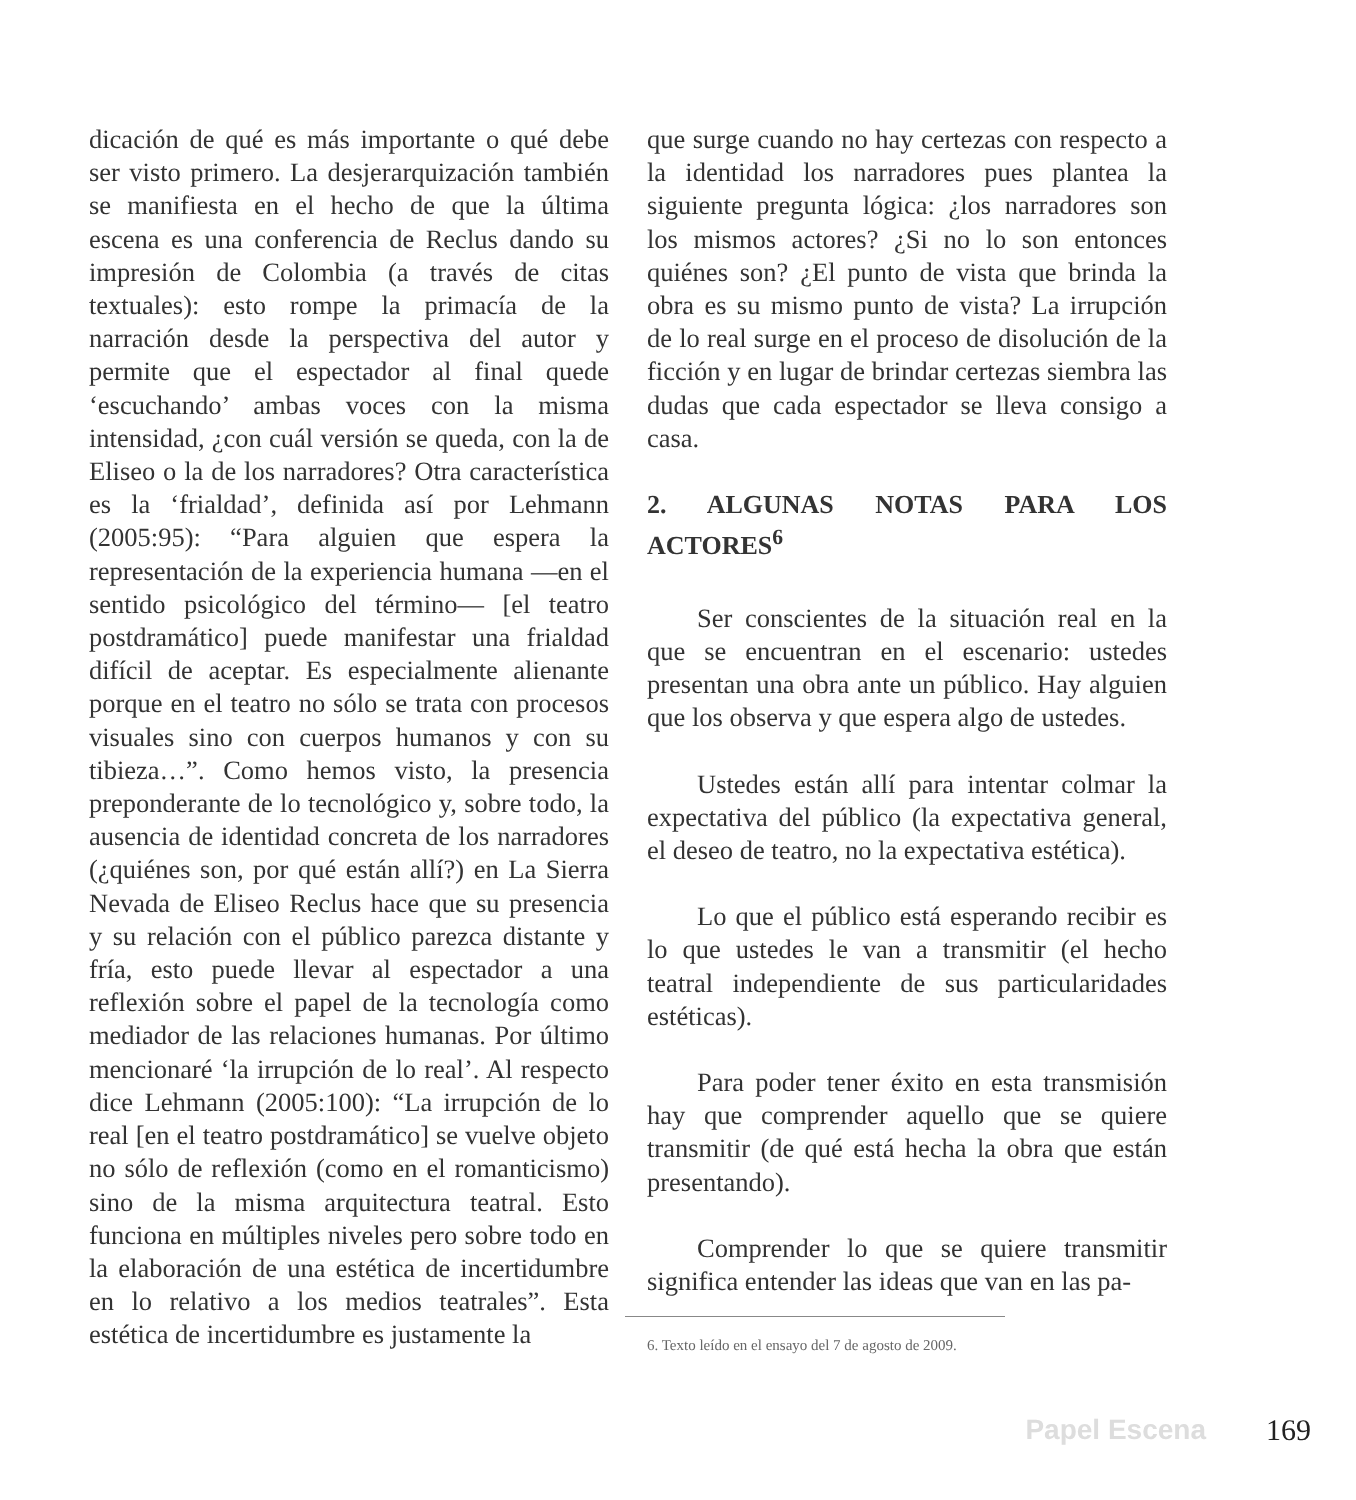dicación de qué es más importante o qué debe ser visto primero. La desjerarquización también se manifiesta en el hecho de que la última escena es una conferencia de Reclus dando su impresión de Colombia (a través de citas textuales): esto rompe la primacía de la narración desde la perspectiva del autor y permite que el espectador al final quede ‘escuchando’ ambas voces con la misma intensidad, ¿con cuál versión se queda, con la de Eliseo o la de los narradores? Otra característica es la ‘frialdad’, definida así por Lehmann (2005:95): “Para alguien que espera la representación de la experiencia humana —en el sentido psicológico del término— [el teatro postdramático] puede manifestar una frialdad difícil de aceptar. Es especialmente alienante porque en el teatro no sólo se trata con procesos visuales sino con cuerpos humanos y con su tibieza…”. Como hemos visto, la presencia preponderante de lo tecnológico y, sobre todo, la ausencia de identidad concreta de los narradores (¿quiénes son, por qué están allí?) en La Sierra Nevada de Eliseo Reclus hace que su presencia y su relación con el público parezca distante y fría, esto puede llevar al espectador a una reflexión sobre el papel de la tecnología como mediador de las relaciones humanas. Por último mencionaré ‘la irrupción de lo real’. Al respecto dice Lehmann (2005:100): “La irrupción de lo real [en el teatro postdramático] se vuelve objeto no sólo de reflexión (como en el romanticismo) sino de la misma arquitectura teatral. Esto funciona en múltiples niveles pero sobre todo en la elaboración de una estética de incertidumbre en lo relativo a los medios teatrales”. Esta estética de incertidumbre es justamente la
que surge cuando no hay certezas con respecto a la identidad los narradores pues plantea la siguiente pregunta lógica: ¿los narradores son los mismos actores? ¿Si no lo son entonces quiénes son? ¿El punto de vista que brinda la obra es su mismo punto de vista? La irrupción de lo real surge en el proceso de disolución de la ficción y en lugar de brindar certezas siembra las dudas que cada espectador se lleva consigo a casa.
2. ALGUNAS NOTAS PARA LOS ACTORES<sup>6</sup>
Ser conscientes de la situación real en la que se encuentran en el escenario: ustedes presentan una obra ante un público. Hay alguien que los observa y que espera algo de ustedes.
Ustedes están allí para intentar colmar la expectativa del público (la expectativa general, el deseo de teatro, no la expectativa estética).
Lo que el público está esperando recibir es lo que ustedes le van a transmitir (el hecho teatral independiente de sus particularidades estéticas).
Para poder tener éxito en esta transmisión hay que comprender aquello que se quiere transmitir (de qué está hecha la obra que están presentando).
Comprender lo que se quiere transmitir significa entender las ideas que van en las pa-
6. Texto leído en el ensayo del 7 de agosto de 2009.
Papel Escena 169